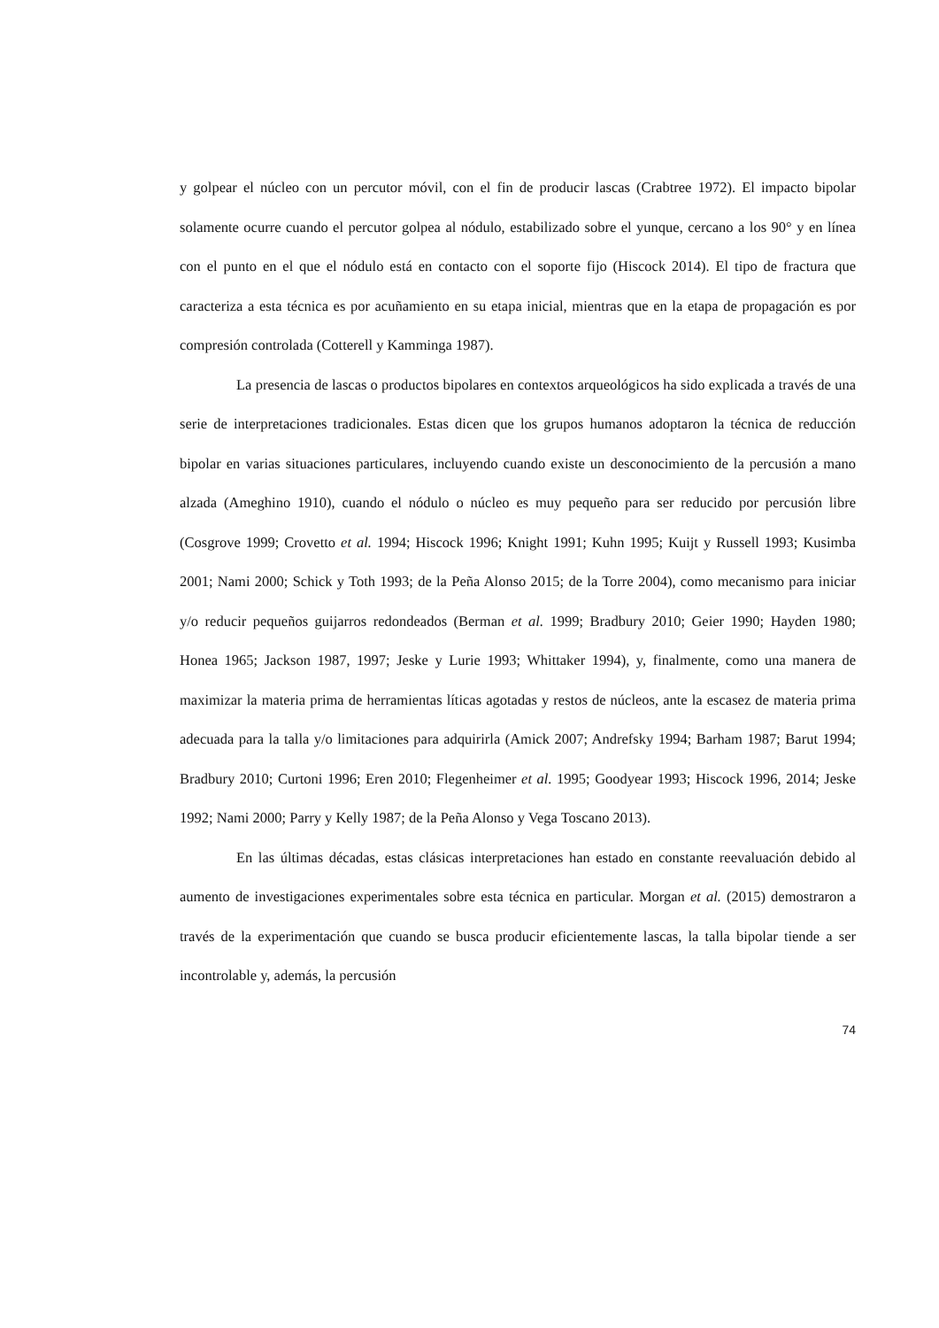y golpear el núcleo con un percutor móvil, con el fin de producir lascas (Crabtree 1972). El impacto bipolar solamente ocurre cuando el percutor golpea al nódulo, estabilizado sobre el yunque, cercano a los 90° y en línea con el punto en el que el nódulo está en contacto con el soporte fijo (Hiscock 2014). El tipo de fractura que caracteriza a esta técnica es por acuñamiento en su etapa inicial, mientras que en la etapa de propagación es por compresión controlada (Cotterell y Kamminga 1987).
La presencia de lascas o productos bipolares en contextos arqueológicos ha sido explicada a través de una serie de interpretaciones tradicionales. Estas dicen que los grupos humanos adoptaron la técnica de reducción bipolar en varias situaciones particulares, incluyendo cuando existe un desconocimiento de la percusión a mano alzada (Ameghino 1910), cuando el nódulo o núcleo es muy pequeño para ser reducido por percusión libre (Cosgrove 1999; Crovetto et al. 1994; Hiscock 1996; Knight 1991; Kuhn 1995; Kuijt y Russell 1993; Kusimba 2001; Nami 2000; Schick y Toth 1993; de la Peña Alonso 2015; de la Torre 2004), como mecanismo para iniciar y/o reducir pequeños guijarros redondeados (Berman et al. 1999; Bradbury 2010; Geier 1990; Hayden 1980; Honea 1965; Jackson 1987, 1997; Jeske y Lurie 1993; Whittaker 1994), y, finalmente, como una manera de maximizar la materia prima de herramientas líticas agotadas y restos de núcleos, ante la escasez de materia prima adecuada para la talla y/o limitaciones para adquirirla (Amick 2007; Andrefsky 1994; Barham 1987; Barut 1994; Bradbury 2010; Curtoni 1996; Eren 2010; Flegenheimer et al. 1995; Goodyear 1993; Hiscock 1996, 2014; Jeske 1992; Nami 2000; Parry y Kelly 1987; de la Peña Alonso y Vega Toscano 2013).
En las últimas décadas, estas clásicas interpretaciones han estado en constante reevaluación debido al aumento de investigaciones experimentales sobre esta técnica en particular. Morgan et al. (2015) demostraron a través de la experimentación que cuando se busca producir eficientemente lascas, la talla bipolar tiende a ser incontrolable y, además, la percusión
74